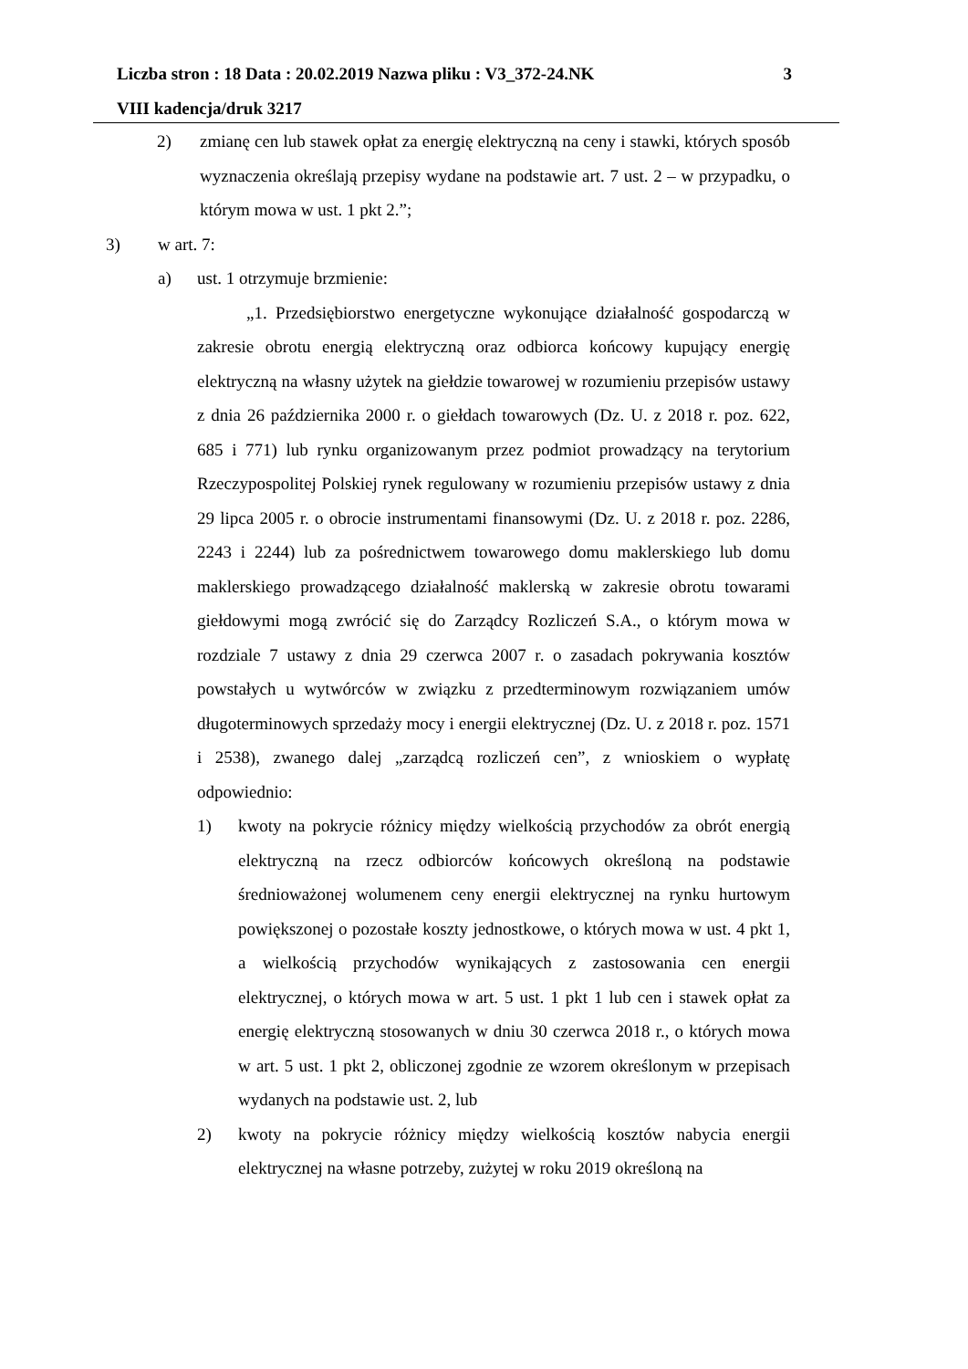Liczba stron : 18 Data : 20.02.2019 Nazwa pliku : V3_372-24.NK 3
VIII kadencja/druk 3217
2) zmianę cen lub stawek opłat za energię elektryczną na ceny i stawki, których sposób wyznaczenia określają przepisy wydane na podstawie art. 7 ust. 2 – w przypadku, o którym mowa w ust. 1 pkt 2.”;
3) w art. 7:
a) ust. 1 otrzymuje brzmienie:
„1. Przedsiębiorstwo energetyczne wykonujące działalność gospodarczą w zakresie obrotu energią elektryczną oraz odbiorca końcowy kupujący energię elektryczną na własny użytek na giełdzie towarowej w rozumieniu przepisów ustawy z dnia 26 października 2000 r. o giełdach towarowych (Dz. U. z 2018 r. poz. 622, 685 i 771) lub rynku organizowanym przez podmiot prowadzący na terytorium Rzeczypospolitej Polskiej rynek regulowany w rozumieniu przepisów ustawy z dnia 29 lipca 2005 r. o obrocie instrumentami finansowymi (Dz. U. z 2018 r. poz. 2286, 2243 i 2244) lub za pośrednictwem towarowego domu maklerskiego lub domu maklerskiego prowadzącego działalność maklerską w zakresie obrotu towarami giełdowymi mogą zwrócić się do Zarządcy Rozliczeń S.A., o którym mowa w rozdziale 7 ustawy z dnia 29 czerwca 2007 r. o zasadach pokrywania kosztów powstałych u wytwórców w związku z przedterminowym rozwiązaniem umów długoterminowych sprzedaży mocy i energii elektrycznej (Dz. U. z 2018 r. poz. 1571 i 2538), zwanego dalej „zarządcą rozliczeń cen”, z wnioskiem o wypłatę odpowiednio:
1) kwoty na pokrycie różnicy między wielkością przychodów za obrót energią elektryczną na rzecz odbiorców końcowych określoną na podstawie średnioważonej wolumenem ceny energii elektrycznej na rynku hurtowym powiększonej o pozostałe koszty jednostkowe, o których mowa w ust. 4 pkt 1, a wielkością przychodów wynikających z zastosowania cen energii elektrycznej, o których mowa w art. 5 ust. 1 pkt 1 lub cen i stawek opłat za energię elektryczną stosowanych w dniu 30 czerwca 2018 r., o których mowa w art. 5 ust. 1 pkt 2, obliczonej zgodnie ze wzorem określonym w przepisach wydanych na podstawie ust. 2, lub
2) kwoty na pokrycie różnicy między wielkością kosztów nabycia energii elektrycznej na własne potrzeby, zużytej w roku 2019 określoną na